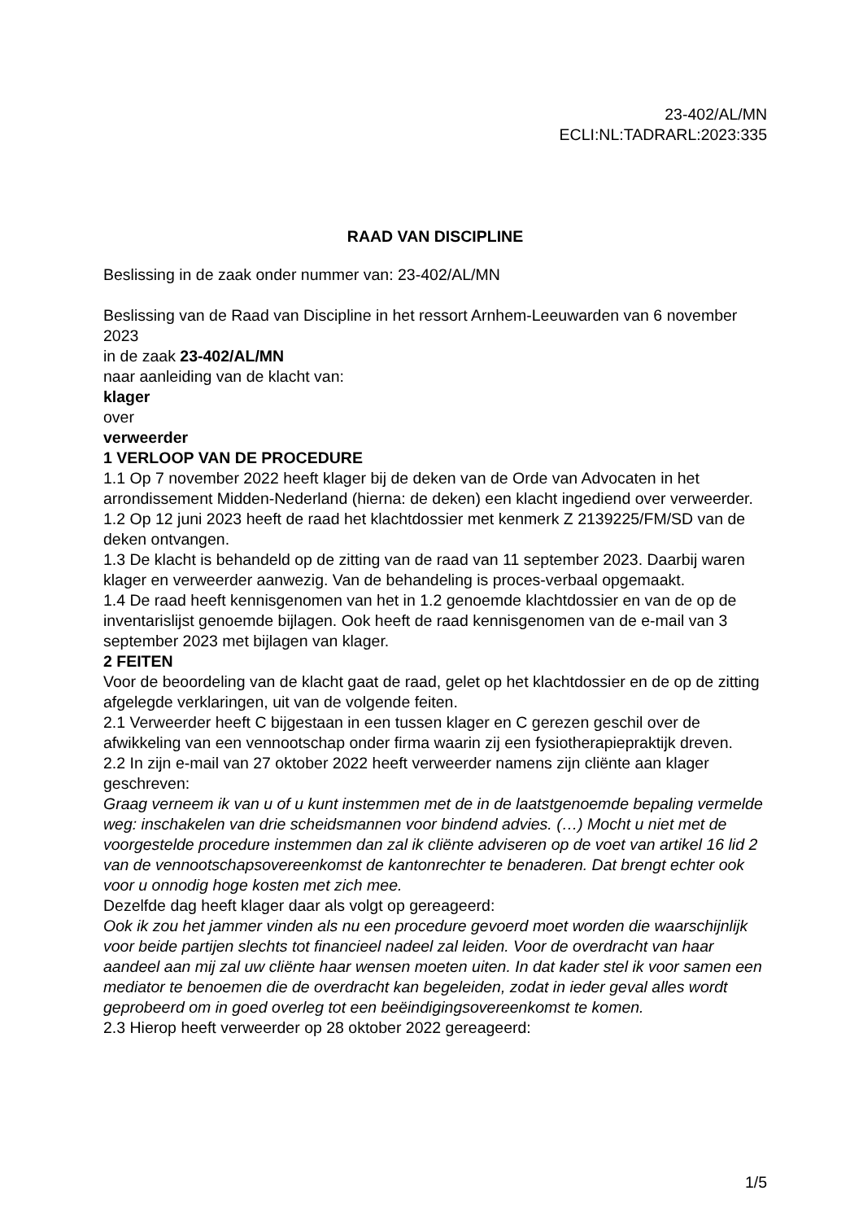23-402/AL/MN
ECLI:NL:TADRARL:2023:335
RAAD VAN DISCIPLINE
Beslissing in de zaak onder nummer van: 23-402/AL/MN
Beslissing van de Raad van Discipline in het ressort Arnhem-Leeuwarden van 6 november 2023
in de zaak 23-402/AL/MN
naar aanleiding van de klacht van:
klager
over
verweerder
1 VERLOOP VAN DE PROCEDURE
1.1 Op 7 november 2022 heeft klager bij de deken van de Orde van Advocaten in het arrondissement Midden-Nederland (hierna: de deken) een klacht ingediend over verweerder.
1.2 Op 12 juni 2023 heeft de raad het klachtdossier met kenmerk Z 2139225/FM/SD van de deken ontvangen.
1.3 De klacht is behandeld op de zitting van de raad van 11 september 2023. Daarbij waren klager en verweerder aanwezig. Van de behandeling is proces-verbaal opgemaakt.
1.4 De raad heeft kennisgenomen van het in 1.2 genoemde klachtdossier en van de op de inventarislijst genoemde bijlagen. Ook heeft de raad kennisgenomen van de e-mail van 3 september 2023 met bijlagen van klager.
2 FEITEN
Voor de beoordeling van de klacht gaat de raad, gelet op het klachtdossier en de op de zitting afgelegde verklaringen, uit van de volgende feiten.
2.1 Verweerder heeft C bijgestaan in een tussen klager en C gerezen geschil over de afwikkeling van een vennootschap onder firma waarin zij een fysiotherapiepraktijk dreven.
2.2 In zijn e-mail van 27 oktober 2022 heeft verweerder namens zijn cliënte aan klager geschreven:
Graag verneem ik van u of u kunt instemmen met de in de laatstgenoemde bepaling vermelde weg: inschakelen van drie scheidsmannen voor bindend advies. (…) Mocht u niet met de voorgestelde procedure instemmen dan zal ik cliënte adviseren op de voet van artikel 16 lid 2 van de vennootschapsovereenkomst de kantonrechter te benaderen. Dat brengt echter ook voor u onnodig hoge kosten met zich mee.
Dezelfde dag heeft klager daar als volgt op gereageerd:
Ook ik zou het jammer vinden als nu een procedure gevoerd moet worden die waarschijnlijk voor beide partijen slechts tot financieel nadeel zal leiden. Voor de overdracht van haar aandeel aan mij zal uw cliënte haar wensen moeten uiten. In dat kader stel ik voor samen een mediator te benoemen die de overdracht kan begeleiden, zodat in ieder geval alles wordt geprobeerd om in goed overleg tot een beëindigingsovereenkomst te komen.
2.3 Hierop heeft verweerder op 28 oktober 2022 gereageerd:
1/5